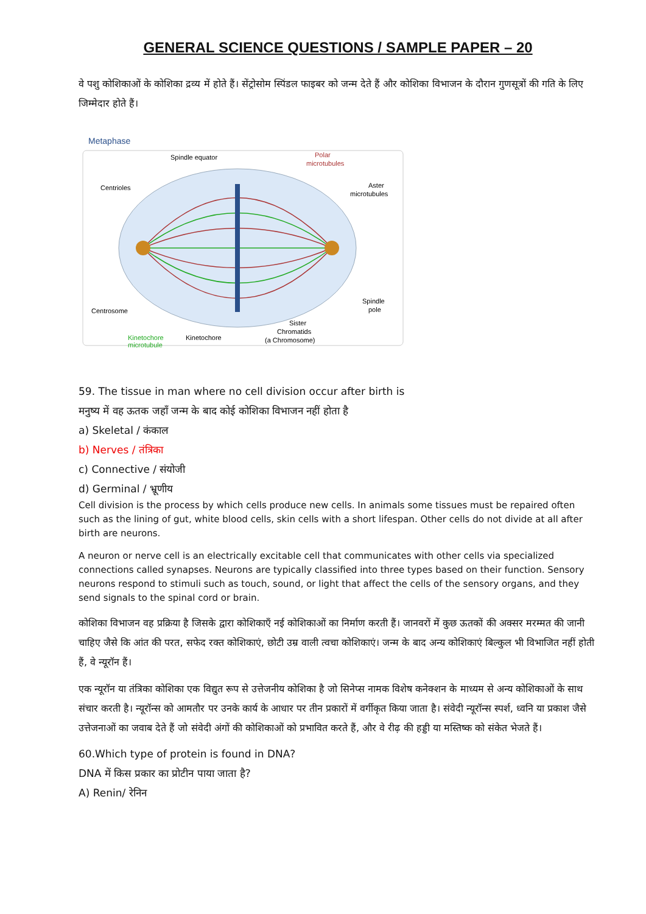GENERAL SCIENCE QUESTIONS / SAMPLE PAPER – 20
वे पशु कोशिकाओं के कोशिका द्रव्य में होते हैं। सेंट्रोसोम स्पिंडल फाइबर को जन्म देते हैं और कोशिका विभाजन के दौरान गुणसूत्रों की गति के लिए जिम्मेदार होते हैं।
Metaphase
Spindle equator
Polar
microtubules
Centrioles
Aster
microtubules
Centrosome
Spindle
pole
Kinetochore
microtubule
Kinetochore
Sister
Chromatids
(a Chromosome)
59. The tissue in man where no cell division occur after birth is
मनुष्य में वह ऊतक जहाँ जन्म के बाद कोई कोशिका विभाजन नहीं होता है
a) Skeletal / कंकाल
b) Nerves / तंत्रिका
c) Connective / संयोजी
d) Germinal / भ्रूणीय
Cell division is the process by which cells produce new cells. In animals some tissues must be repaired often such as the lining of gut, white blood cells, skin cells with a short lifespan. Other cells do not divide at all after birth are neurons.
A neuron or nerve cell is an electrically excitable cell that communicates with other cells via specialized connections called synapses. Neurons are typically classified into three types based on their function. Sensory neurons respond to stimuli such as touch, sound, or light that affect the cells of the sensory organs, and they send signals to the spinal cord or brain.
कोशिका विभाजन वह प्रक्रिया है जिसके द्वारा कोशिकाएँ नई कोशिकाओं का निर्माण करती हैं। जानवरों में कुछ ऊतकों की अक्सर मरम्मत की जानी चाहिए जैसे कि आंत की परत, सफेद रक्त कोशिकाएं, छोटी उम्र वाली त्वचा कोशिकाएं। जन्म के बाद अन्य कोशिकाएं बिल्कुल भी विभाजित नहीं होती हैं, वे न्यूरॉन हैं।
एक न्यूरॉन या तंत्रिका कोशिका एक विद्युत रूप से उत्तेजनीय कोशिका है जो सिनेप्स नामक विशेष कनेक्शन के माध्यम से अन्य कोशिकाओं के साथ संचार करती है। न्यूरॉन्स को आमतौर पर उनके कार्य के आधार पर तीन प्रकारों में वर्गीकृत किया जाता है। संवेदी न्यूरॉन्स स्पर्श, ध्वनि या प्रकाश जैसे उत्तेजनाओं का जवाब देते हैं जो संवेदी अंगों की कोशिकाओं को प्रभावित करते हैं, और वे रीढ़ की हड्डी या मस्तिष्क को संकेत भेजते हैं।
60.Which type of protein is found in DNA?
DNA में किस प्रकार का प्रोटीन पाया जाता है?
A) Renin/ रेनिन